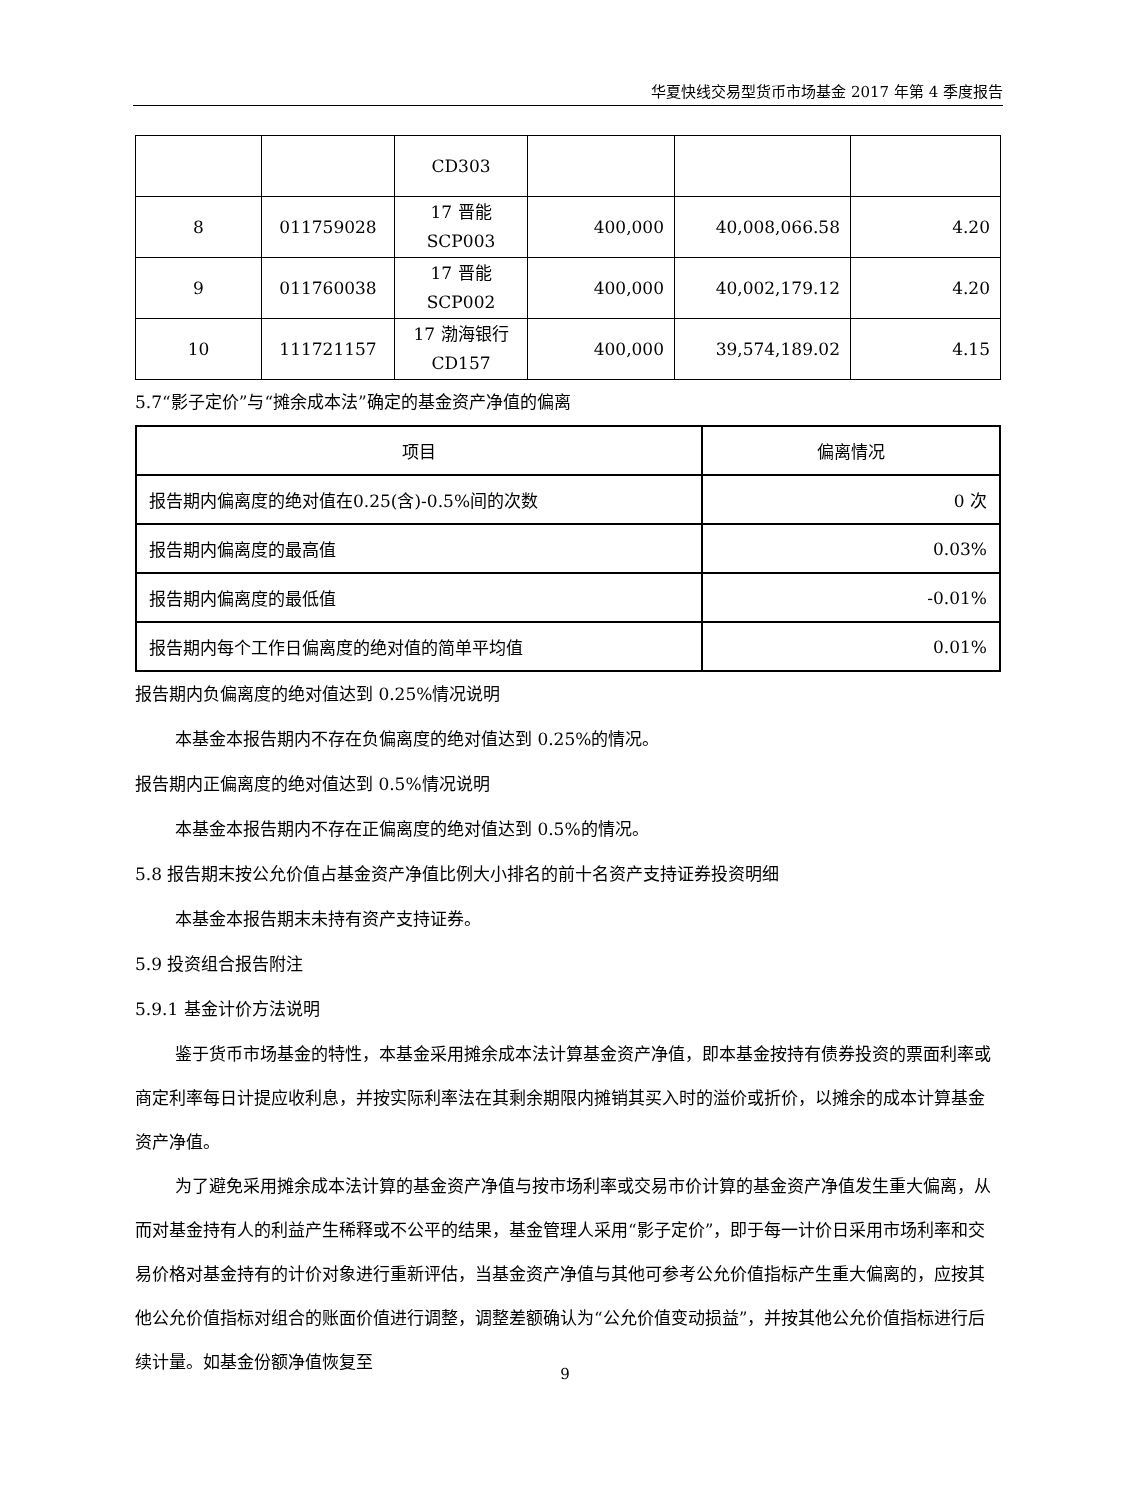华夏快线交易型货币市场基金 2017 年第 4 季度报告
| | | CD303 | | | |
| 8 | 011759028 | 17 晋能 SCP003 | 400,000 | 40,008,066.58 | 4.20 |
| 9 | 011760038 | 17 晋能 SCP002 | 400,000 | 40,002,179.12 | 4.20 |
| 10 | 111721157 | 17 渤海银行 CD157 | 400,000 | 39,574,189.02 | 4.15 |
5.7“影子定价”与“摊余成本法”确定的基金资产净值的偏离
| 项目 | 偏离情况 |
| --- | --- |
| 报告期内偏离度的绝对值在0.25(含)-0.5%间的次数 | 0 次 |
| 报告期内偏离度的最高值 | 0.03% |
| 报告期内偏离度的最低值 | -0.01% |
| 报告期内每个工作日偏离度的绝对值的简单平均值 | 0.01% |
报告期内负偏离度的绝对值达到 0.25%情况说明
本基金本报告期内不存在负偏离度的绝对值达到 0.25%的情况。
报告期内正偏离度的绝对值达到 0.5%情况说明
本基金本报告期内不存在正偏离度的绝对值达到 0.5%的情况。
5.8 报告期末按公允价值占基金资产净值比例大小排名的前十名资产支持证券投资明细
本基金本报告期末未持有资产支持证券。
5.9 投资组合报告附注
5.9.1 基金计价方法说明
鉴于货币市场基金的特性，本基金采用摊余成本法计算基金资产净值，即本基金按持有债券投资的票面利率或商定利率每日计提应收利息，并按实际利率法在其剩余期限内摊销其买入时的溢价或折价，以摊余的成本计算基金资产净值。
为了避免采用摊余成本法计算的基金资产净值与按市场利率或交易市价计算的基金资产净值发生重大偏离，从而对基金持有人的利益产生稀释或不公平的结果，基金管理人采用“影子定价”，即于每一计价日采用市场利率和交易价格对基金持有的计价对象进行重新评估，当基金资产净值与其他可参考公允价值指标产生重大偏离的，应按其他公允价值指标对组合的账面价值进行调整，调整差额确认为“公允价值变动损益”，并按其他公允价值指标进行后续计量。如基金份额净值恢复至
9